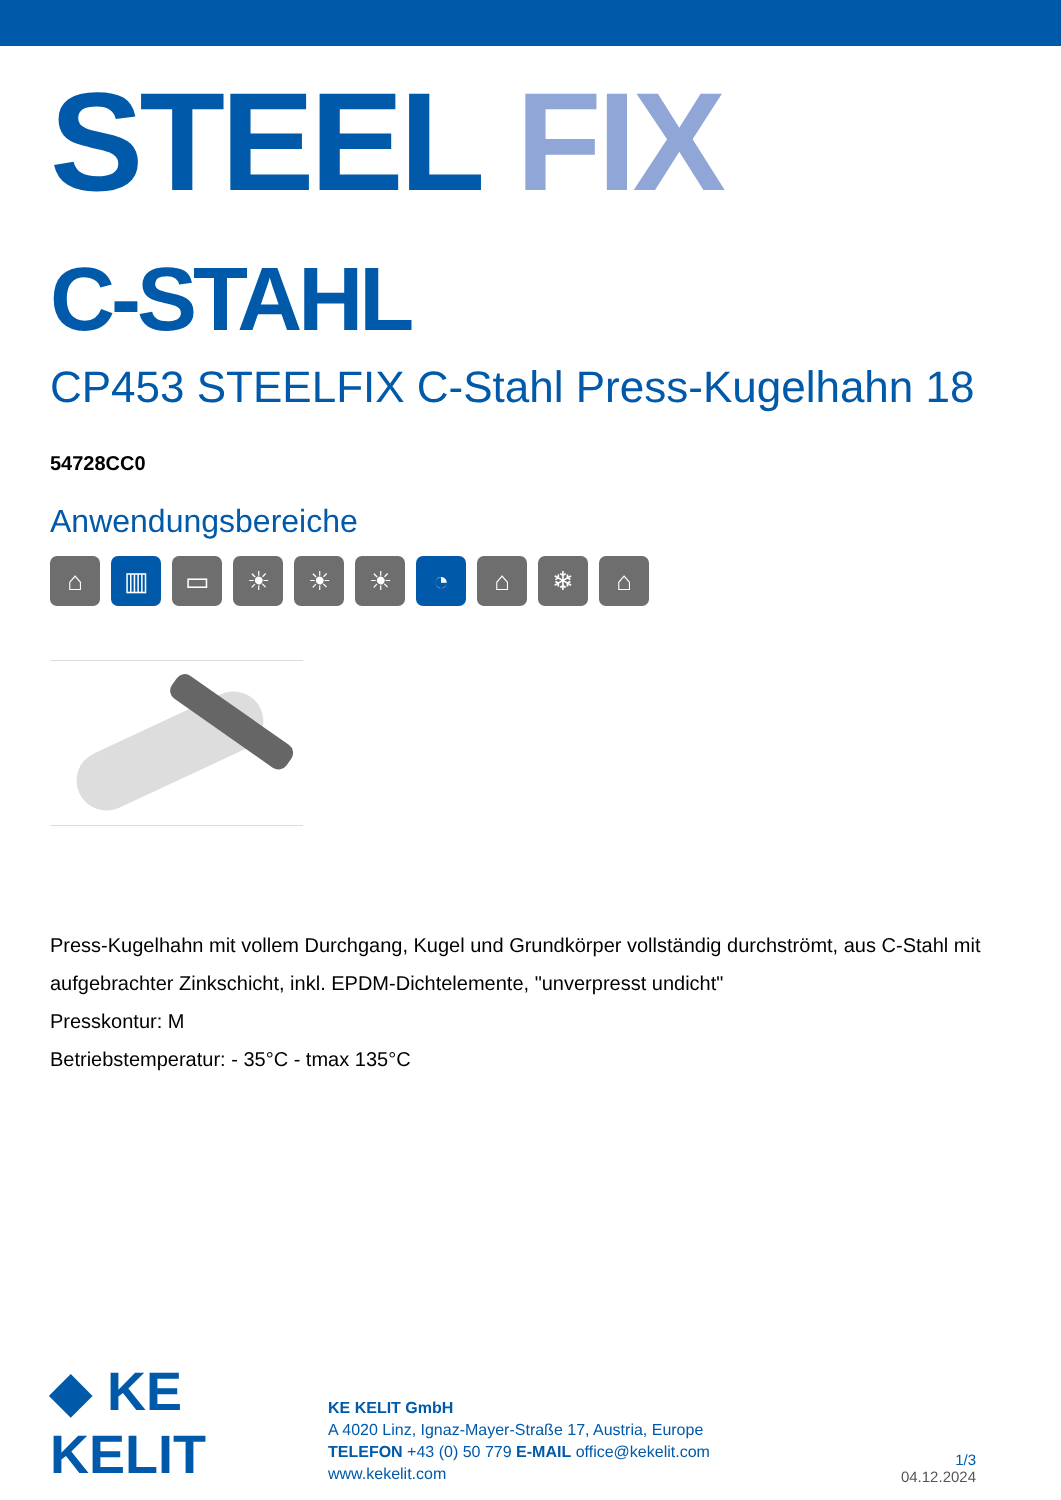STEEL FIX C-STAHL
CP453 STEELFIX C-Stahl Press-Kugelhahn 18
54728CC0
Anwendungsbereiche
⌂ ▥ ▭ ☀ ☀ ☀ ◔ ⌂ ❄ ⌂
Press-Kugelhahn mit vollem Durchgang, Kugel und Grundkörper vollständig durchströmt, aus C-Stahl mit aufgebrachter Zinkschicht, inkl. EPDM-Dichtelemente, "unverpresst undicht"
Presskontur: M
Betriebstemperatur: - 35°C - tmax 135°C
◆ KE KELIT
KE KELIT GmbH
A 4020 Linz, Ignaz-Mayer-Straße 17, Austria, Europe
TELEFON +43 (0) 50 779 E-MAIL office@kekelit.com
www.kekelit.com
1/3
04.12.2024